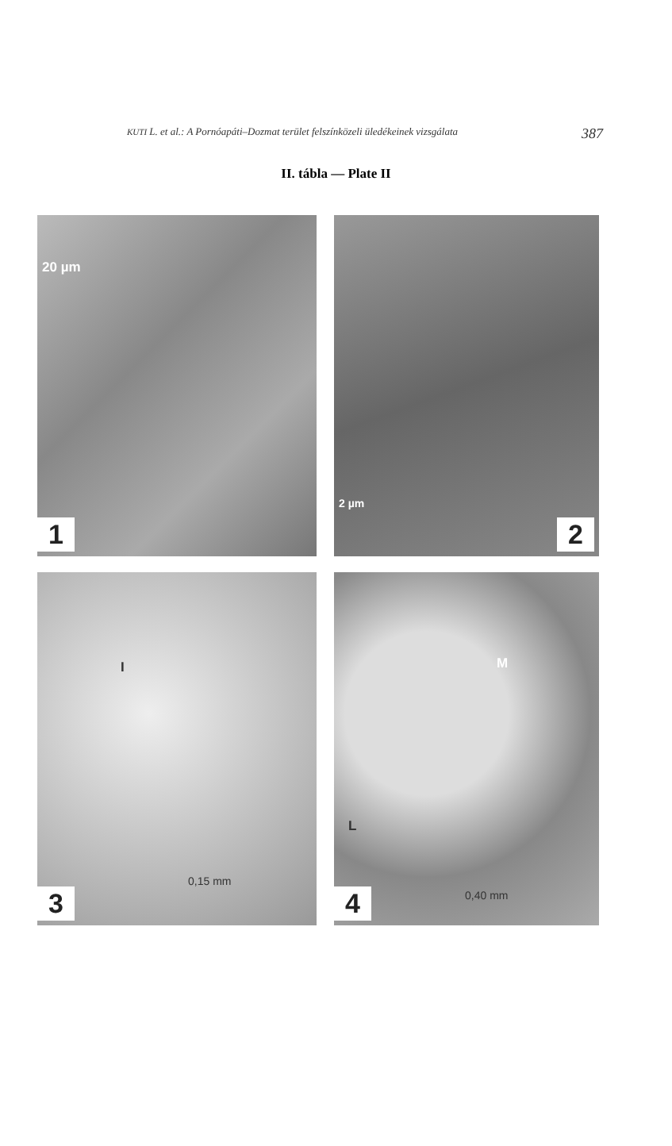KUTI L. et al.: A Pornóapáti–Dozmat terület felszínközeli üledékeinek vizsgálata 387
II. tábla — Plate II
20 µm
1
2 µm
2
I
0,15 mm
3
M
L
0,40 mm
4